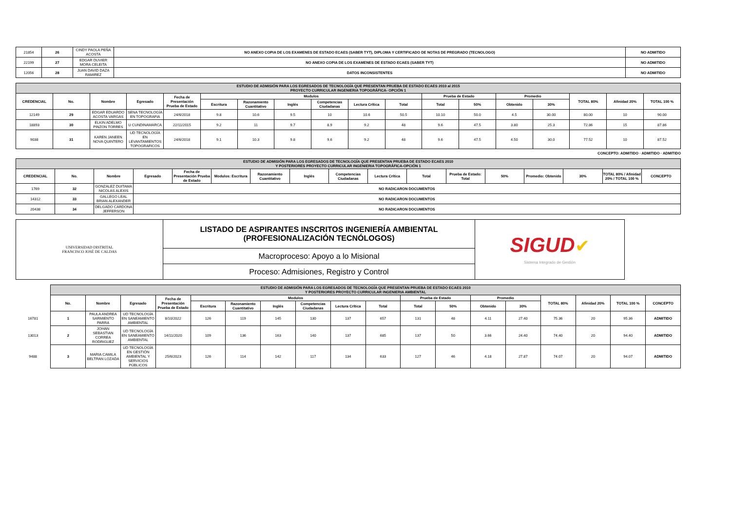| 21854 | 26 | CINDY PAOLA PEÑA ACOSTA | NO ANEXO COPIA DE LOS EXAMENES DE ESTADO ECAES (SABER TYT), DIPLOMA Y CERTIFICADO DE NOTAS DE PREGRADO (TECNOLOGO) | NO ADMITIDO |
| 22199 | 27 | EDGAR DUVIER MORA CELEITA | NO ANEXO COPIA DE LOS EXAMENES DE ESTADO ECAES (SABER TYT) | NO ADMITIDO |
| 12056 | 28 | JUAN DAVID DAZA RAMIREZ | DATOS INCONSISTENTES | NO ADMITIDO |
| ESTUDIO DE ADMISIÓN PARA LOS EGRESADOS DE TECNOLOGÍA QUE PRESENTAN PRUEBA DE ESTADO ECAES 2010 al 2015 PROYECTO CURRICULAR INGENIERIA TOPOGRÁFICA- OPCIÓN 1 | | | | | | | | | | | | | | | | | |
| CREDENCIAL | No. | Nombre | Egresado | Fecha de Presentación Prueba de Estado | Modulos | | | | | | Prueba de Estado | | Promedio | | TOTAL 80% | Afinidad 20% | TOTAL 100 % |
| | | | | | Escritura | Razonamiento Cuantitativo | Inglés | Competencias Ciudadanas | Lectura Crítica | Total | Total | 50% | Obtenido | 30% | | | |
| 12149 | 29 | EDGAR EDUARDO ACOSTA VARGAS | SENA TECNOLOGÍA EN TOPOGRAFIA | 24/6/2018 | 9.8 | 10.6 | 9.5 | 10 | 10.6 | 50.5 | 10.10 | 50.0 | 4.5 | 30.00 | 80.00 | 10 | 90.00 |
| 18893 | 30 | ELKIN ADELMO PINZON TORRES | U CUNDINAMARCA | 22/11/2015 | 9.2 | 11 | 9.7 | 8.9 | 9.2 | 48 | 9.6 | 47.5 | 3.80 | 25.3 | 72.86 | 15 | 87.86 |
| 9038 | 31 | KAREN JANEEN NOVA QUINTERO | UD TECNOLOGÍA EN LEVANTAMIENTOS TOPOGRAFICOS | 24/6/2018 | 9.1 | 10.3 | 9.8 | 9.6 | 9.2 | 48 | 9.6 | 47.5 | 4.50 | 30.0 | 77.52 | 10 | 87.52 |
CONCEPTO: ADMITIDO · ADMITIDO · ADMITIDO
| ESTUDIO DE ADMISIÓN PARA LOS EGRESADOS DE TECNOLOGÍA QUE PRESENTAN PRUEBA DE ESTADO ECAES 2010 Y POSTERIORES PROYECTO CURRICULAR INGENIERIA TOPOGRÁFICA-OPCIÓN 1 | | | | | | | | | | | | | | | | |
| CREDENCIAL | No. | Nombre | Egresado | Fecha de Presentación Prueba de Estado | Modulos: Escritura | Razonamiento Cuantitativo | Inglés | Competencias Ciudadanas | Lectura Crítica | Total | Prueba de Estado: Total | 50% | Promedio: Obtenido | 30% | TOTAL 80% / Afinidad 20% / TOTAL 100 % | CONCEPTO |
| 1769 | 32 | GONZALEZ DUITAMA NICOLAS ALEXIS | NO RADICARON DOCUMENTOS | | | | | | | | | | | | | |
| 14312 | 33 | GALLEGO LEAL BRIAN ALEXANDER | NO RADICARON DOCUMENTOS | | | | | | | | | | | | | |
| 20438 | 34 | DELGADO CARDONA JEFFERSON | NO RADICARON DOCUMENTOS | | | | | | | | | | | | | |
| UNIVERSIDAD DISTRITAL FRANCISCO JOSÉ DE CALDAS | LISTADO DE ASPIRANTES INSCRITOS INGENIERÍA AMBIENTAL (PROFESIONALIZACIÓN TECNÓLOGOS) | SIGUD ✔ Sistema Integrado de Gestión |
| | Macroproceso: Apoyo a lo Misional | |
| | Proceso: Admisiones, Registro y Control | |
| | ESTUDIO DE ADMISIÓN PARA LOS EGRESADOS DE TECNOLOGÍA QUE PRESENTAN PRUEBA DE ESTADO ECAES 2010 Y POSTERIORES PROYECTO CURRICULAR INGENIERIA AMBIENTAL | | | | | | | | | | | | | | | | | |
| | No. | Nombre | Egresado | Fecha de Presentación Prueba de Estado | Modulos | | | | | | Prueba de Estado | | Promedio | | TOTAL 80% | Afinidad 20% | TOTAL 100 % | CONCEPTO |
| | | | | | Escritura | Razonamiento Cuantitativo | Inglés | Competencias Ciudadanas | Lectura Crítica | Total | Total | 50% | Obtenido | 30% | | | | |
| 16781 | 1 | PAULA ANDREA SARMIENTO PARRA | UD TECNOLOGÍA EN SANEAMIENTO AMBIENTAL | 8/10/2022 | 126 | 119 | 145 | 130 | 137 | 657 | 131 | 48 | 4.11 | 27.40 | 75.36 | 20 | 95.36 | ADMITIDO |
| 13013 | 2 | JOHAN SEBASTIAN CORREA RODRIGUEZ | UD TECNOLOGÍA EN SANEAMIENTO AMBIENTAL | 14/11/2020 | 109 | 136 | 163 | 140 | 137 | 685 | 137 | 50 | 3.66 | 24.40 | 74.40 | 20 | 94.40 | ADMITIDO |
| 9488 | 3 | MARIA CAMILA BELTRAN LOZADA | UD TECNOLOGÍA EN GESTIÓN AMBIENTAL Y SERVICIOS PÚBLICOS | 25/6/2023 | 126 | 114 | 142 | 117 | 134 | 633 | 127 | 46 | 4.18 | 27.87 | 74.07 | 20 | 94.07 | ADMITIDO |